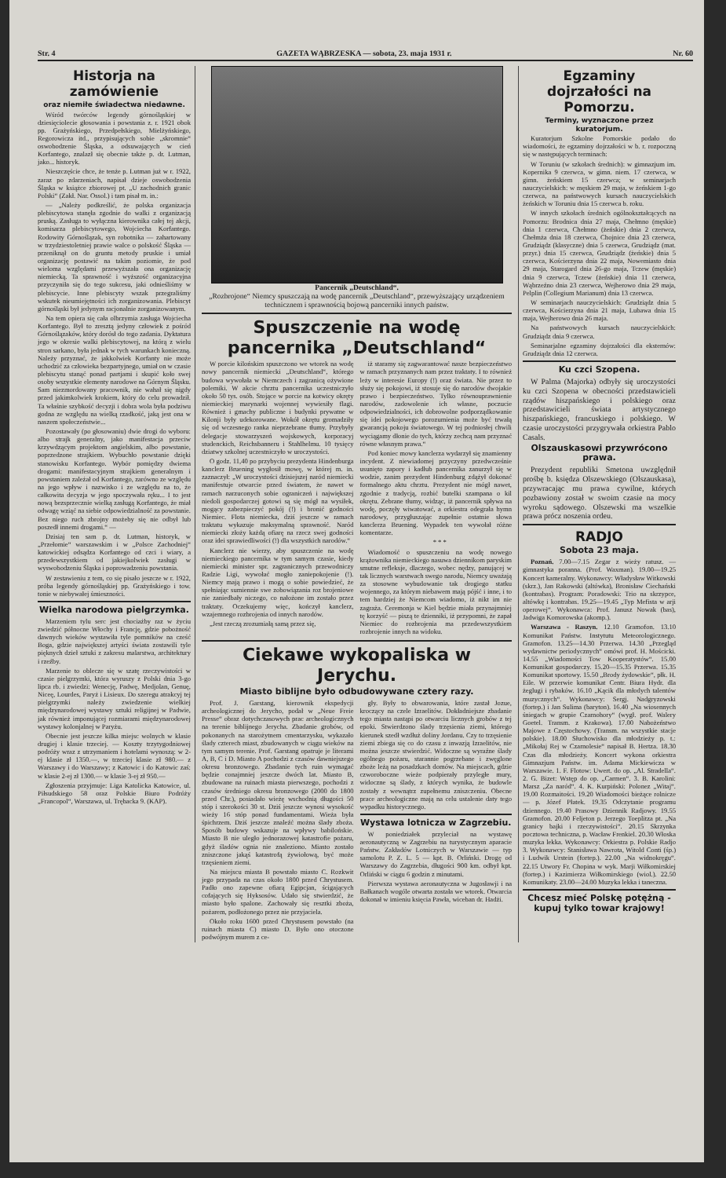Str. 4 GAZETA WĄBRZESKA — sobota, 23. maja 1931 r. Nr. 60
Historja na zamówienie
oraz niemiłe świadectwa niedawne.
Wśród twórców legendy górnośląskiej w dziesięciolecie głosowania i powstania z. r. 1921 obok pp. Grażyńskiego, Przedpełskiego, Mielżyńskiego, Regorowicza itd., przypisujących sobie „skromnie“ oswobodzenie Śląska, a odsuwających w cień Korfantego, znalazł się obecnie także p. dr. Lutman, jako... historyk.
Nieszczęście chce, że tenże p. Lutman już w r. 1922, zaraz po zdarzeniach, napisał dzieje oswobodzenia Śląska w książce zbiorowej pt. „U zachodnich granic Polski“ (Zakł. Nar. Ossol.) i tam pisał m. in.:
— „Należy podkreślić, że polska organizacja plebiscytowa stanęła zgodnie do walki z organizacją pruską. Zasługa to wyłączna kierownika całej tej akcji, komisarza plebiscytowego, Wojciecha Korfantego. Rodowity Górnoślązak, syn robotnika — zahartowany w trzydziestoletniej prawie walce o polskość Śląska — przeniknął on do gruntu metody pruskie i umiał organizację postawić na takim poziomie, że pod wieloma względami przewyższała ona organizację niemiecką. Ta sprawność i wyższość organizacyjna przyczyniła się do tego sukcesu, jaki odnieśliśmy w plebiscycie. Inne plebiscyty wszak przegraliśmy wskutek nieumiejętności ich zorganizowania. Plebiscyt górnośląski był jedynym racjonalnie zorganizowanym.
Na tem opiera się cała olbrzymia zasługa Wojciecha Korfantego. Był to zresztą jedyny człowiek z pośród Górnoślązaków, który dorósł do tego zadania. Dyktatura jego w okresie walki plebiscytowej, na którą z wielu stron sarkano, była jednak w tych warunkach konieczną. Należy przyznać, że jakkolwiek Korfanty nie może uchodzić za człowieka bezpartyjnego, umiał on w czasie plebiscytu stanąć ponad partjami i skupić koło swej osoby wszystkie elementy narodowe na Górnym Śląsku. Sam niezmordowany pracownik, nie wahał się nigdy przed jakimkolwiek krokiem, który do celu prowadził. Ta właśnie szybkość decyzji i dobra wola była podziwu godna ze względu na wielką rzadkość, jaką jest ona w naszem społeczeństwie...
Pozostawały (po głosowaniu) dwie drogi do wyboru: albo strajk generalny, jako manifestacja przeciw krzywdzącym projektom angielskim, albo powstanie, poprzedzone strajkiem. Wybuchło powstanie dzięki stanowisku Korfantego. Wybór pomiędzy dwiema drogami: manifestacyjnym strajkiem generalnym i powstaniem zależał od Korfantego, zarówno ze względu na jego wpływ i nazwisko i ze względu na to, że całkowita decyzja w jego spoczywała ręku... I to jest nową bezsprzecznie wielką zasługą Korfantego, że miał odwagę wziąć na siebie odpowiedzialność za powstanie. Bez niego ruch zbrojny możeby się nie odbył lub poszedł innemi drogami.“ —
Dzisiaj ten sam p. dr. Lutman, historyk, w „Przełomie“ warszawskim i w „Polsce Zachodniej“ katowickiej odsądza Korfantego od czci i wiary, a przedewszystkiem od jakiejkolwiek zasługi w wyswobodzeniu Śląska i poprowadzeniu powstania.
W zestawieniu z tem, co się pisało jeszcze w r. 1922, próba legendy górnośląskiej pp. Grażyńskiego i tow. tonie w niebywałej śmieszności.
Wielka narodowa pielgrzymka.
Marzeniem tylu serc jest chociażby raz w życiu zwiedzić północne Włochy i Francję, gdzie pobożność dawnych wieków wystawiła tyle pomników na cześć Boga, gdzie największej artyści świata zostawili tyle pięknych dzieł sztuki z zakresu malarstwa, architektury i rzeźby.
Marzenie to oblecze się w szatę rzeczywistości w czasie pielgrzymki, która wyruszy z Polski dnia 3-go lipca rb. i zwiedzi: Wenecję, Padwę, Medjolan, Genuę, Niceę, Lourdes, Paryż i Lisieux. Do szeregu atrakcyj tej pielgrzymki należy zwiedzenie wielkiej międzynarodowej wystawy sztuki religijnej w Padwie, jak również imponującej rozmiarami międzynarodowej wystawy kolonjalnej w Paryżu.
Obecnie jest jeszcze kilka miejsc wolnych w klasie drugiej i klasie trzeciej. — Koszty trzytygodniowej podróży wraz z utrzymaniem i hotelami wynoszą: w 2-ej klasie zł 1350.—, w trzeciej klasie zł 980.— z Warszawy i do Warszawy; z Katowic i do Katowic zaś: w klasie 2-ej zł 1300.— w klasie 3-ej zł 950.—
Zgłoszenia przyjmuje: Liga Katolicka Katowice, ul. Piłsudskiego 58 oraz Polskie Biuro Podróży „Francopol“, Warszawa, ul. Trębacka 9. (KAP).
Pancernik „Deutschland“.
„Rozbrojone“ Niemcy spuszczają na wodę pancernik „Deutschland“, przewyższający urządzeniem technicznem i sprawnością bojową pancerniki innych państw.
Spuszczenie na wodę pancernika „Deutschland“
W porcie kilońskim spuszczono we wtorek na wodę nowy pancernik niemiecki „Deutschland“, którego budowa wywołała w Niemczech i zagranicą ożywione polemiki. W akcie chrztu pancernika uczestniczyło około 50 tys. osób. Stojące w porcie na kotwicy okręty niemieckiej marynarki wojennej wywiesiły flagi. Również i gmachy publiczne i budynki prywatne w Kilonji były udekorowane. Wokół okrętu gromadziły się od wczesnego ranka nieprzebrane tłumy. Przybyły delegacje stowarzyszeń wojskowych, korporacyj studenckich, Reichsbanneru i Stahlhelmu. 10 tysięcy dziatwy szkolnej uczestniczyło w uroczystości.
O godz. 11,40 po przybyciu prezydenta Hindenburga kanclerz Bruening wygłosił mowę, w której m. in. zaznaczył: „W uroczystości dzisiejszej naród niemiecki manifestuje otwarcie przed światem, że nawet w ramach narzuconych sobie ograniczeń i największej niedoli gospodarczej gotowi są się mógł na wysiłek, mogący zabezpieczyć pokój (!) i bronić godności Niemiec. Flota niemiecka, dziś jeszcze w ramach traktatu wykazuje maksymalną sprawność. Naród niemiecki złoży każdą ofiarę na rzecz swej godności oraz idei sprawiedliwości (!) dla wszystkich narodów.“
Kanclerz nie wierzy, aby spuszczenie na wodę niemieckiego pancernika w tym samym czasie, kiedy niemiecki minister spr. zagranicznych przewodniczy Radzie Ligi, wywołać mogło zaniepokojenie (!). Niemcy mają prawo i mogą o sobie powiedzieć, że spełniając sumiennie swe zobowiązania roz brojeniowe nie zaniedbały niczego, co nałożone im zostało przez traktaty. Oczekujemy więc, kończył kanclerz, wzajemnego rozbrojenia od innych narodów.
„Jest rzeczą zrozumiałą samą przez się,
iż staramy się zagwarantować nasze bezpieczeństwo w ramach przyznanych nam przez traktaty. I to również leży w interesie Europy (!) oraz świata. Nie przez to służy się pokojowi, iż stosuje się do narodów dwojakie prawo i bezpieczeństwo. Tylko równouprawnienie narodów, zadowolenie ich własne, poczucie odpowiedzialności, ich dobrowolne podporządkowanie się idei pokojowego porozumienia może być trwałą gwarancją pokoju światowego. W tej podniosłej chwili wyciągamy dłonie do tych, którzy zechcą nam przyznać równe własnym prawa.“
Pod koniec mowy kanclerza wydarzył się znamienny incydent. Z niewiadomej przyczyny przedwcześnie usunięto zapory i kadłub pancernika zanurzył się w wodzie, zanim prezydent Hindenburg zdążył dokonać formalnego aktu chrztu. Prezydent nie mógł nawet, zgodnie z tradycją, rozbić butelki szampana o kil okrętu. Zebrane tłumy, widząc, iż pancernik spływa na wodę, poczęły wiwatować, a orkiestra odegrała hymn narodowy, przygłuszając zupełnie ostatnie słowa kanclerza Bruening. Wypadek ten wywołał różne komentarze.
* * *
Wiadomość o spuszczeniu na wodę nowego krążownika niemieckiego nasuwa dziennikom paryskim smutne refleksje, dlaczego, wobec nędzy, panującej w tak licznych warstwach swego narodu, Niemcy uważają za stosowne wybudowanie tak drogiego statku wojennego, za którym niebawem mają pójść i inne, i to tem bardziej że Niemcom wiadomo, iż nikt im nie zagraża. Ceremonja w Kiel będzie miała przynajmniej tę korzyść — piszą te dzienniki, iż przypomni, że zapał Niemiec do rozbrojenia ma przedewszystkiem rozbrojenie innych na widoku.
Ciekawe wykopaliska w Jerychu.
Miasto biblijne było odbudowywane cztery razy.
Prof. J. Garstang, kierownik ekspedycji archeologicznej do Jerycho, podał w „Neue Freie Presse“ obraz dotychczasowych prac archeologicznych na terenie biblijnego Jerycha. Zbadanie grobów, od pokonanych na starożytnem cmentarzysku, wykazało ślady czterech miast, zbudowanych w ciągu wieków na tym samym terenie. Prof. Garstang opatruje je literami A, B, C i D. Miasto A pochodzi z czasów dawniejszego okresu bronzowego. Zbadanie tych ruin wymagać będzie conajmniej jeszcze dwóch lat. Miasto B, zbudowane na ruinach miasta pierwszego, pochodzi z czasów średniego okresu bronzowego (2000 do 1800 przed Chr.), posiadało wieżę wschodnią długości 50 stóp i szerokości 30 st. Dziś jeszcze wynosi wysokość wieży 16 stóp ponad fundamentami. Wieża była śpichrzem. Dziś jeszcze znaleźć można ślady zboża. Sposób budowy wskazuje na wpływy babilońskie. Miasto B nie uległo jednorazowej katastrofie pożaru, gdyż śladów ognia nie znaleziono. Miasto zostało zniszczone jakąś katastrofą żywiołową, być może trzęsieniem ziemi.
Na miejscu miasta B powstało miasto C. Rozkwit jego przypada na czas około 1800 przed Chrystusem. Padło ono zapewne ofiarą Egipcjan, ścigających cofających się Hyksosów. Udało się stwierdzić, że miasto było spalone. Zachowały się resztki zboża, pożarem, podłożonego przez nie przyjaciela.
Około roku 1600 przed Chrystusem powstało (na ruinach miasta C) miasto D. Było ono otoczone podwójnym murem z ce-
gły. Były to obwarowania, które zastał Jozue, kroczący na czele Izraelitów. Dokładniejsze zbadanie tego miasta nastąpi po otwarciu licznych grobów z tej epoki. Stwierdzono ślady trzęsienia ziemi, którego kierunek szedł wzdłuż doliny Jordanu. Czy to trzęsienie ziemi zbiega się co do czasu z inwazją Izraelitów, nie można jeszcze stwierdzić. Widoczne są wyraźne ślady ogólnego pożaru, starannie pogrzebane i zwęglone zboże leżą na posadzkach domów. Na miejscach, gdzie czworoboczne wieże podpierały przyległe mury, widoczne są ślady, z których wynika, że budowle zostały z wewnątrz zupełnemu zniszczeniu. Obecne prace archeologiczne mają na celu ustalenie daty tego wypadku historycznego.
Wystawa lotnicza w Zagrzebiu.
W poniedziałek przyleciał na wystawę aeronautyczną w Zagrzebiu na turystycznym aparacie Państw. Zakładów Lotniczych w Warszawie — typ samolotu P. Z. L. 5 — kpt. B. Orliński. Drogę od Warszawy do Zagrzebia, długości 900 km. odbył kpt. Orliński w ciągu 6 godzin z minutami.
Pierwsza wystawa aeronautyczna w Jugosławji i na Bałkanach wogóle otwarta została we wtorek. Otwarcia dokonał w imieniu księcia Pawła, wiceban dr. Hadżi.
Egzaminy dojrzałości na Pomorzu.
Terminy, wyznaczone przez kuratorjum.
Kuratorjum Szkolne Pomorskie podało do wiadomości, że egzaminy dojrzałości w b. r. rozpoczną się w następujących terminach:
W Toruniu (w szkołach średnich): w gimnazjum im. Kopernika 9 czerwca, w gimn. niem. 17 czerwca, w gimn. żeńskiem 15 czerwca; w seminarjach nauczycielskich: w męskiem 29 maja, w żeńskiem 1-go czerwca, na państwowych kursach nauczycielskich żeńskich w Toruniu dnia 15 czerwca b. roku.
W innych szkołach średnich ogólnokształcących na Pomorzu: Brodnica dnia 27 maja, Chełmno (męskie) dnia 1 czerwca, Chełmno (żeńskie) dnia 2 czerwca, Chełmża dnia 18 czerwca, Chojnice dnia 23 czerwca, Grudziądz (klasyczne) dnia 5 czerwca, Grudziądz (mat. przyr.) dnia 15 czerwca, Grudziądz (żeńskie) dnia 5 czerwca, Kościerzyna dnia 22 maja, Nowemiasto dnia 29 maja, Starogard dnia 26-go maja, Tczew (męskie) dnia 9 czerwca, Tczew (żeńskie) dnia 11 czerwca, Wąbrzeźno dnia 23 czerwca, Wejherowo dnia 29 maja, Pelplin (Collegium Marianum) dnia 13 czerwca.
W seminarjach nauczycielskich: Grudziądz dnia 5 czerwca, Kościerzyna dnia 21 maja, Lubawa dnia 15 maja, Wejherowo dnia 26 maja.
Na państwowych kursach nauczycielskich: Grudziądz dnia 9 czerwca.
Seminarjalne egzaminy dojrzałości dla eksternów: Grudziądz dnia 12 czerwca.
Ku czci Szopena.
W Palma (Majorka) odbyły się uroczystości ku czci Szopena w obecności przedstawicieli rządów hiszpańskiego i polskiego oraz przedstawicieli świata artystycznego hiszpańskiego, francuskiego i polskiego. W czasie uroczystości przygrywała orkiestra Pablo Casals.
Olszauskasowi przywrócono prawa.
Prezydent republiki Smetona uwzględnił prośbę b. księdza Olszewskiego (Olszauskasa), przywracając mu prawa cywilne, których pozbawiony został w swoim czasie na mocy wyroku sądowego. Olszewski ma wszelkie prawa prócz noszenia ordeu.
RADJO
Sobota 23 maja.
Poznań. 7.00—7.15 Zegar z wieży ratusz. — gimnastyka poranna. (Prof. Waxman). 19.00—19.25 Koncert kameralny. Wykonawcy: Władysław Witkowski (skrz.), Jan Rakowski (altówka), Bronisław Ciechański (kontrabas). Program: Poradowski: Trio na skrzypce, altówkę i kontrabas. 19.25—19.45 „Typ Mefista w arji operowej“. Wykonawca: Prof. Janusz Nowak (bas), Jadwiga Komorowska (akomp.).
Warszawa - Raszyn. 12.10 Gramofon. 13.10 Komunikat Państw. Instytutu Meteorologicznego. Gramofon. 13.25—14.30 Przerwa. 14.30 „Przegląd wydawnictw periodycznych“ omówi prof. H. Mościcki. 14.55 „Wiadomości Tow Kooperatystów“. 15.00 Komunikat gospodarczy. 15.20—15.35 Przerwa. 15.35 Komunikat sportowy. 15.50 „Brody żydowskie“, płk. H. Eile. W przerwie komunikat Centr. Biura Hydr. dla żeglugi i rybaków. 16.10 „Kącik dla młodych talentów muzycznych“. Wykonawcy: Sergj. Nadgryzowski (fortep.) i Jan Sulima (baryton). 16.40 „Na wiosennych śniegach w grupie Czarnohory“ (wygł. prof. Walery Goetel. Transm. z Krakowa). 17.00 Nabożeństwo Majowe z Częstochowy. (Transm. na wszystkie stacje polskie). 18.00 Słuchowisko dla młodzieży p. t.: „Mikołaj Rej w Czarnolesie“ napisał B. Hertza. 18.30 Czas dla młodzieży. Koncert wykona orkiestra Gimnazjum Państw. im. Adama Mickiewicza w Warszawie. 1. F. Flotow: Uwert. do op. „Al. Stradella“. 2. G. Bizet: Wstęp do op. „Carmen“. 3. B. Karolini: Marsz „Za naród“. 4. K. Kurpiński: Polonez „Witaj“. 19.00 Rozmaitości. 19.20 Wiadomości bieżące rolnicze — p. Józef Płatek. 19.35 Odczytanie programu dziennego. 19.40 Prasowy Dziennik Radjowy. 19.55 Gramofon. 20.00 Feljeton p. Jerzego Toeplitza pt. „Na granicy bajki i rzeczywistości“. 20.15 Skrzynka pocztowa techniczna, p. Wacław Frenkiel. 20.30 Włoska muzyka lekka. Wykonawcy: Orkiestra p. Polskie Radjo 3. Wykonawcy: Stanisława Nawrota, Witold Conti (śp.) i Ludwik Urstein (fortep.). 22.00 „Na widnokręgu“. 22.15 Utwory Fr. Chopina w wyk. Marji Wiłkomirskiej (fortep.) i Kazimierza Wiłkomirskiego (wiol.). 22.50 Komunikaty. 23.00—24.00 Muzyka lekka i taneczna.
Chcesz mieć Polskę potężną - kupuj tylko towar krajowy!